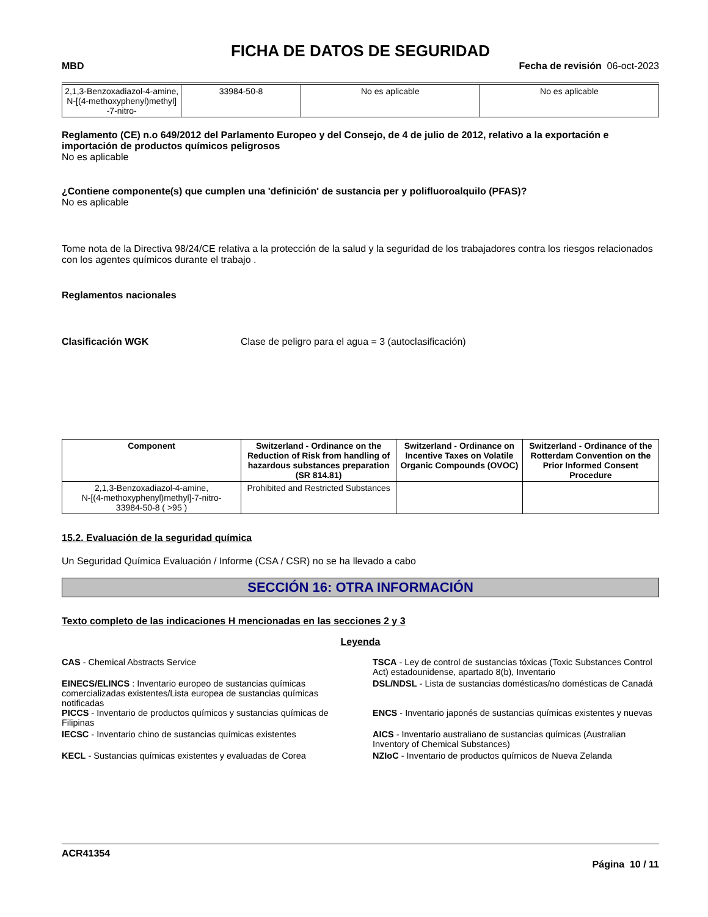FICHA DE DATOS DE SEGURIDAD
MBD Fecha de revisión 06-oct-2023
| 2,1,3-Benzoxadiazol-4-amine, N-[(4-methoxyphenyl)methyl] -7-nitro- | 33984-50-8 | No es aplicable | No es aplicable |
Reglamento (CE) n.o 649/2012 del Parlamento Europeo y del Consejo, de 4 de julio de 2012, relativo a la exportación e importación de productos químicos peligrosos
No es aplicable
¿Contiene componente(s) que cumplen una 'definición' de sustancia per y polifluoroalquilo (PFAS)?
No es aplicable
Tome nota de la Directiva 98/24/CE relativa a la protección de la salud y la seguridad de los trabajadores contra los riesgos relacionados con los agentes químicos durante el trabajo .
Reglamentos nacionales
Clasificación WGK Clase de peligro para el agua = 3 (autoclasificación)
| Component | Switzerland - Ordinance on the Reduction of Risk from handling of hazardous substances preparation (SR 814.81) | Switzerland - Ordinance on Incentive Taxes on Volatile Organic Compounds (OVOC) | Switzerland - Ordinance of the Rotterdam Convention on the Prior Informed Consent Procedure |
| --- | --- | --- | --- |
| 2,1,3-Benzoxadiazol-4-amine, N-[(4-methoxyphenyl)methyl]-7-nitro- 33984-50-8 ( >95 ) | Prohibited and Restricted Substances | | |
15.2. Evaluación de la seguridad química
Un Seguridad Química Evaluación / Informe (CSA / CSR) no se ha llevado a cabo
SECCIÓN 16: OTRA INFORMACIÓN
Texto completo de las indicaciones H mencionadas en las secciones 2 y 3
Leyenda
CAS - Chemical Abstracts Service
TSCA - Ley de control de sustancias tóxicas (Toxic Substances Control Act) estadounidense, apartado 8(b), Inventario
EINECS/ELINCS : Inventario europeo de sustancias químicas comercializadas existentes/Lista europea de sustancias químicas notificadas
DSL/NDSL - Lista de sustancias domésticas/no domésticas de Canadá
PICCS - Inventario de productos químicos y sustancias químicas de Filipinas
ENCS - Inventario japonés de sustancias químicas existentes y nuevas
IECSC - Inventario chino de sustancias químicas existentes
AICS - Inventario australiano de sustancias químicas (Australian Inventory of Chemical Substances)
KECL - Sustancias químicas existentes y evaluadas de Corea
NZIoC - Inventario de productos químicos de Nueva Zelanda
ACR41354
Página 10 / 11